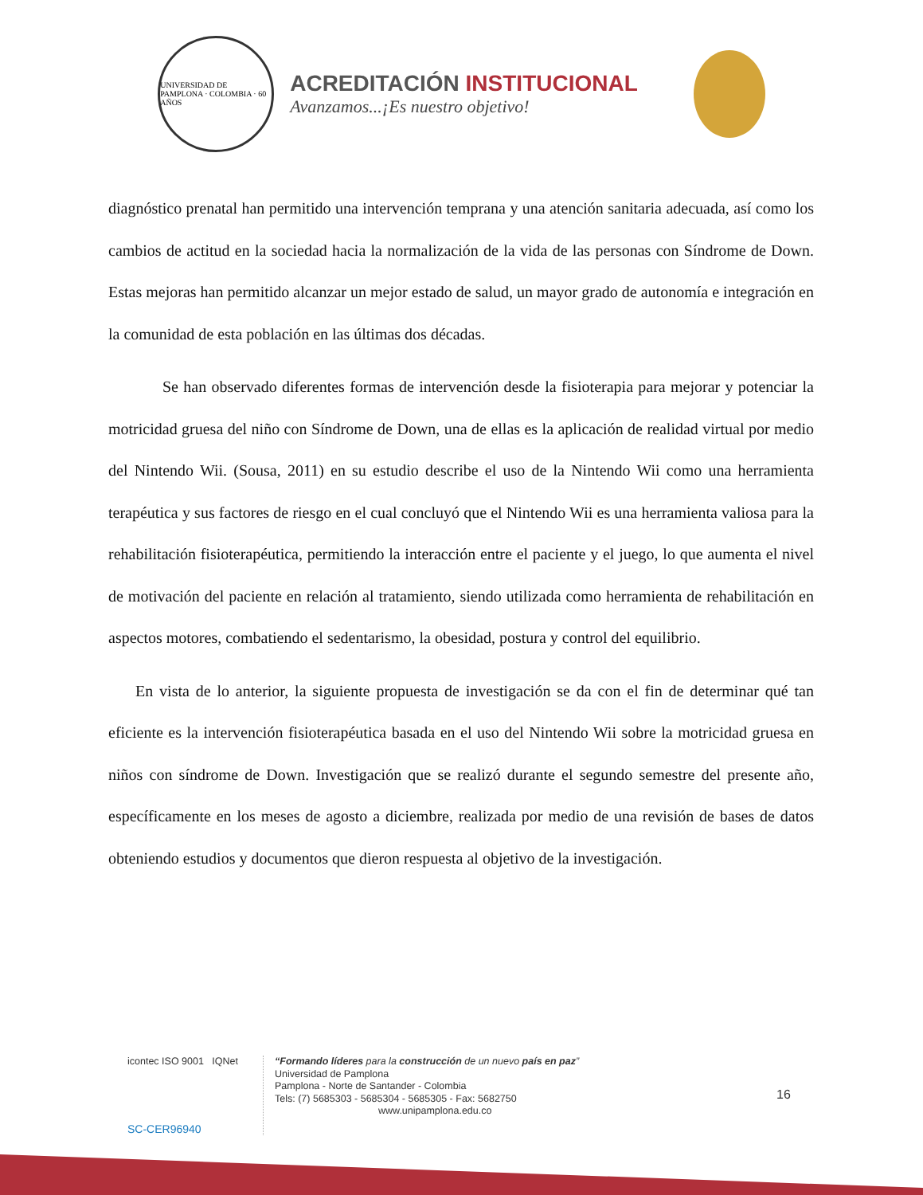UNIVERSIDAD DE PAMPLONA · COLOMBIA · 60 AÑOS
ACREDITACIÓN INSTITUCIONAL
Avanzamos...¡Es nuestro objetivo!
diagnóstico prenatal han permitido una intervención temprana y una atención sanitaria adecuada, así como los cambios de actitud en la sociedad hacia la normalización de la vida de las personas con Síndrome de Down. Estas mejoras han permitido alcanzar un mejor estado de salud, un mayor grado de autonomía e integración en la comunidad de esta población en las últimas dos décadas.
Se han observado diferentes formas de intervención desde la fisioterapia para mejorar y potenciar la motricidad gruesa del niño con Síndrome de Down, una de ellas es la aplicación de realidad virtual por medio del Nintendo Wii. (Sousa, 2011) en su estudio describe el uso de la Nintendo Wii como una herramienta terapéutica y sus factores de riesgo en el cual concluyó que el Nintendo Wii es una herramienta valiosa para la rehabilitación fisioterapéutica, permitiendo la interacción entre el paciente y el juego, lo que aumenta el nivel de motivación del paciente en relación al tratamiento, siendo utilizada como herramienta de rehabilitación en aspectos motores, combatiendo el sedentarismo, la obesidad, postura y control del equilibrio.
En vista de lo anterior, la siguiente propuesta de investigación se da con el fin de determinar qué tan eficiente es la intervención fisioterapéutica basada en el uso del Nintendo Wii sobre la motricidad gruesa en niños con síndrome de Down. Investigación que se realizó durante el segundo semestre del presente año, específicamente en los meses de agosto a diciembre, realizada por medio de una revisión de bases de datos obteniendo estudios y documentos que dieron respuesta al objetivo de la investigación.
icontec ISO 9001 IQNet
SC-CER96940
“Formando líderes para la construcción de un nuevo país en paz”
Universidad de Pamplona
Pamplona - Norte de Santander - Colombia
Tels: (7) 5685303 - 5685304 - 5685305 - Fax: 5682750
www.unipamplona.edu.co
16